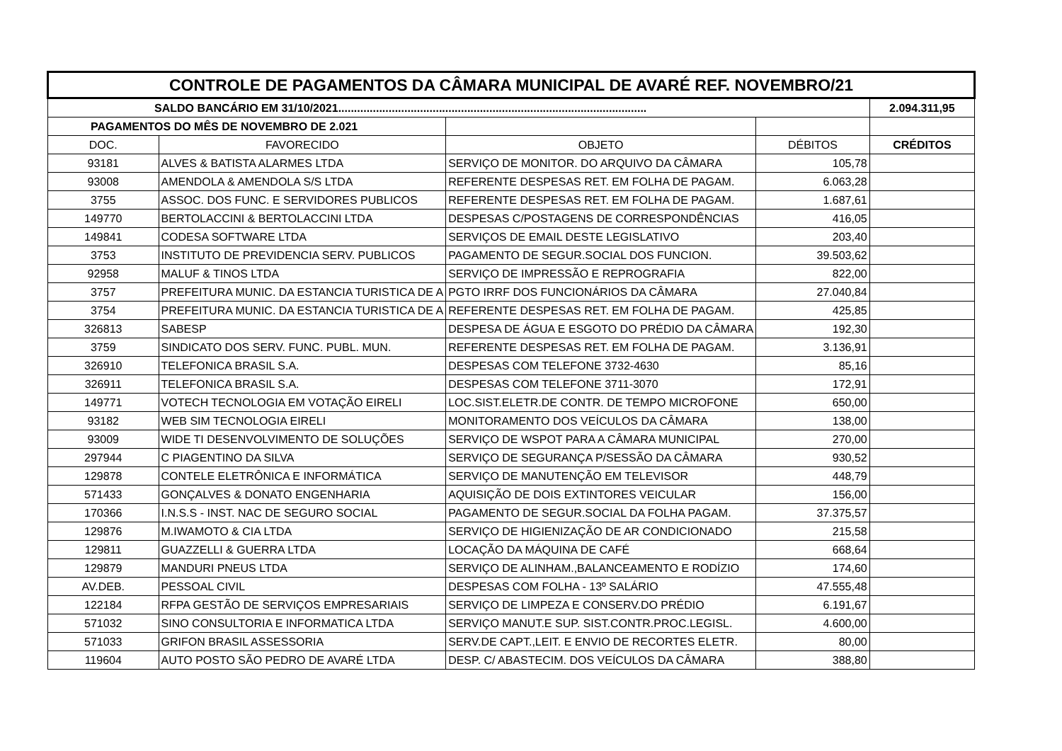| CONTROLE DE PAGAMENTOS DA CÂMARA MUNICIPAL DE AVARÉ REF. NOVEMBRO/21 | | | | |
| --- | --- | --- | --- | --- |
| SALDO BANCÁRIO EM 31/10/2021.................................................................................................. | | | | 2.094.311,95 |
| PAGAMENTOS DO MÊS DE NOVEMBRO DE 2.021 | | | | |
| DOC. | FAVORECIDO | OBJETO | DÉBITOS | CRÉDITOS |
| 93181 | ALVES & BATISTA ALARMES LTDA | SERVIÇO DE MONITOR. DO ARQUIVO DA CÂMARA | 105,78 | |
| 93008 | AMENDOLA & AMENDOLA S/S LTDA | REFERENTE DESPESAS RET. EM FOLHA DE PAGAM. | 6.063,28 | |
| 3755 | ASSOC. DOS FUNC. E SERVIDORES PUBLICOS | REFERENTE DESPESAS RET. EM FOLHA DE PAGAM. | 1.687,61 | |
| 149770 | BERTOLACCINI & BERTOLACCINI LTDA | DESPESAS C/POSTAGENS DE CORRESPONDÊNCIAS | 416,05 | |
| 149841 | CODESA SOFTWARE LTDA | SERVIÇOS DE EMAIL DESTE LEGISLATIVO | 203,40 | |
| 3753 | INSTITUTO DE PREVIDENCIA SERV. PUBLICOS | PAGAMENTO DE SEGUR.SOCIAL DOS FUNCION. | 39.503,62 | |
| 92958 | MALUF & TINOS LTDA | SERVIÇO DE IMPRESSÃO E REPROGRAFIA | 822,00 | |
| 3757 | PREFEITURA MUNIC. DA ESTANCIA TURISTICA DE A | PGTO IRRF DOS FUNCIONÁRIOS DA CÂMARA | 27.040,84 | |
| 3754 | PREFEITURA MUNIC. DA ESTANCIA TURISTICA DE A | REFERENTE DESPESAS RET. EM FOLHA DE PAGAM. | 425,85 | |
| 326813 | SABESP | DESPESA DE ÁGUA E ESGOTO DO PRÉDIO DA CÂMARA | 192,30 | |
| 3759 | SINDICATO DOS SERV. FUNC. PUBL. MUN. | REFERENTE DESPESAS RET. EM FOLHA DE PAGAM. | 3.136,91 | |
| 326910 | TELEFONICA BRASIL S.A. | DESPESAS COM TELEFONE 3732-4630 | 85,16 | |
| 326911 | TELEFONICA BRASIL S.A. | DESPESAS COM TELEFONE 3711-3070 | 172,91 | |
| 149771 | VOTECH TECNOLOGIA EM VOTAÇÃO EIRELI | LOC.SIST.ELETR.DE CONTR. DE TEMPO MICROFONE | 650,00 | |
| 93182 | WEB SIM TECNOLOGIA EIRELI | MONITORAMENTO DOS VEÍCULOS DA CÂMARA | 138,00 | |
| 93009 | WIDE TI DESENVOLVIMENTO DE SOLUÇÕES | SERVIÇO DE WSPOT PARA A CÂMARA MUNICIPAL | 270,00 | |
| 297944 | C PIAGENTINO DA SILVA | SERVIÇO DE SEGURANÇA P/SESSÃO DA CÂMARA | 930,52 | |
| 129878 | CONTELE ELETRÔNICA E INFORMÁTICA | SERVIÇO DE MANUTENÇÃO EM TELEVISOR | 448,79 | |
| 571433 | GONÇALVES & DONATO ENGENHARIA | AQUISIÇÃO DE DOIS EXTINTORES VEICULAR | 156,00 | |
| 170366 | I.N.S.S - INST. NAC DE SEGURO SOCIAL | PAGAMENTO DE SEGUR.SOCIAL DA FOLHA PAGAM. | 37.375,57 | |
| 129876 | M.IWAMOTO & CIA LTDA | SERVIÇO DE HIGIENIZAÇÃO DE AR CONDICIONADO | 215,58 | |
| 129811 | GUAZZELLI & GUERRA LTDA | LOCAÇÃO DA MÁQUINA DE CAFÉ | 668,64 | |
| 129879 | MANDURI PNEUS LTDA | SERVIÇO DE ALINHAM.,BALANCEAMENTO E RODÍZIO | 174,60 | |
| AV.DEB. | PESSOAL CIVIL | DESPESAS COM FOLHA - 13º SALÁRIO | 47.555,48 | |
| 122184 | RFPA GESTÃO DE SERVIÇOS EMPRESARIAIS | SERVIÇO DE LIMPEZA E CONSERV.DO PRÉDIO | 6.191,67 | |
| 571032 | SINO CONSULTORIA E INFORMATICA LTDA | SERVIÇO MANUT.E SUP. SIST.CONTR.PROC.LEGISL. | 4.600,00 | |
| 571033 | GRIFON BRASIL ASSESSORIA | SERV.DE CAPT.,LEIT. E ENVIO DE RECORTES ELETR. | 80,00 | |
| 119604 | AUTO POSTO SÃO PEDRO DE AVARÉ LTDA | DESP. C/ ABASTECIM. DOS VEÍCULOS DA CÂMARA | 388,80 | |